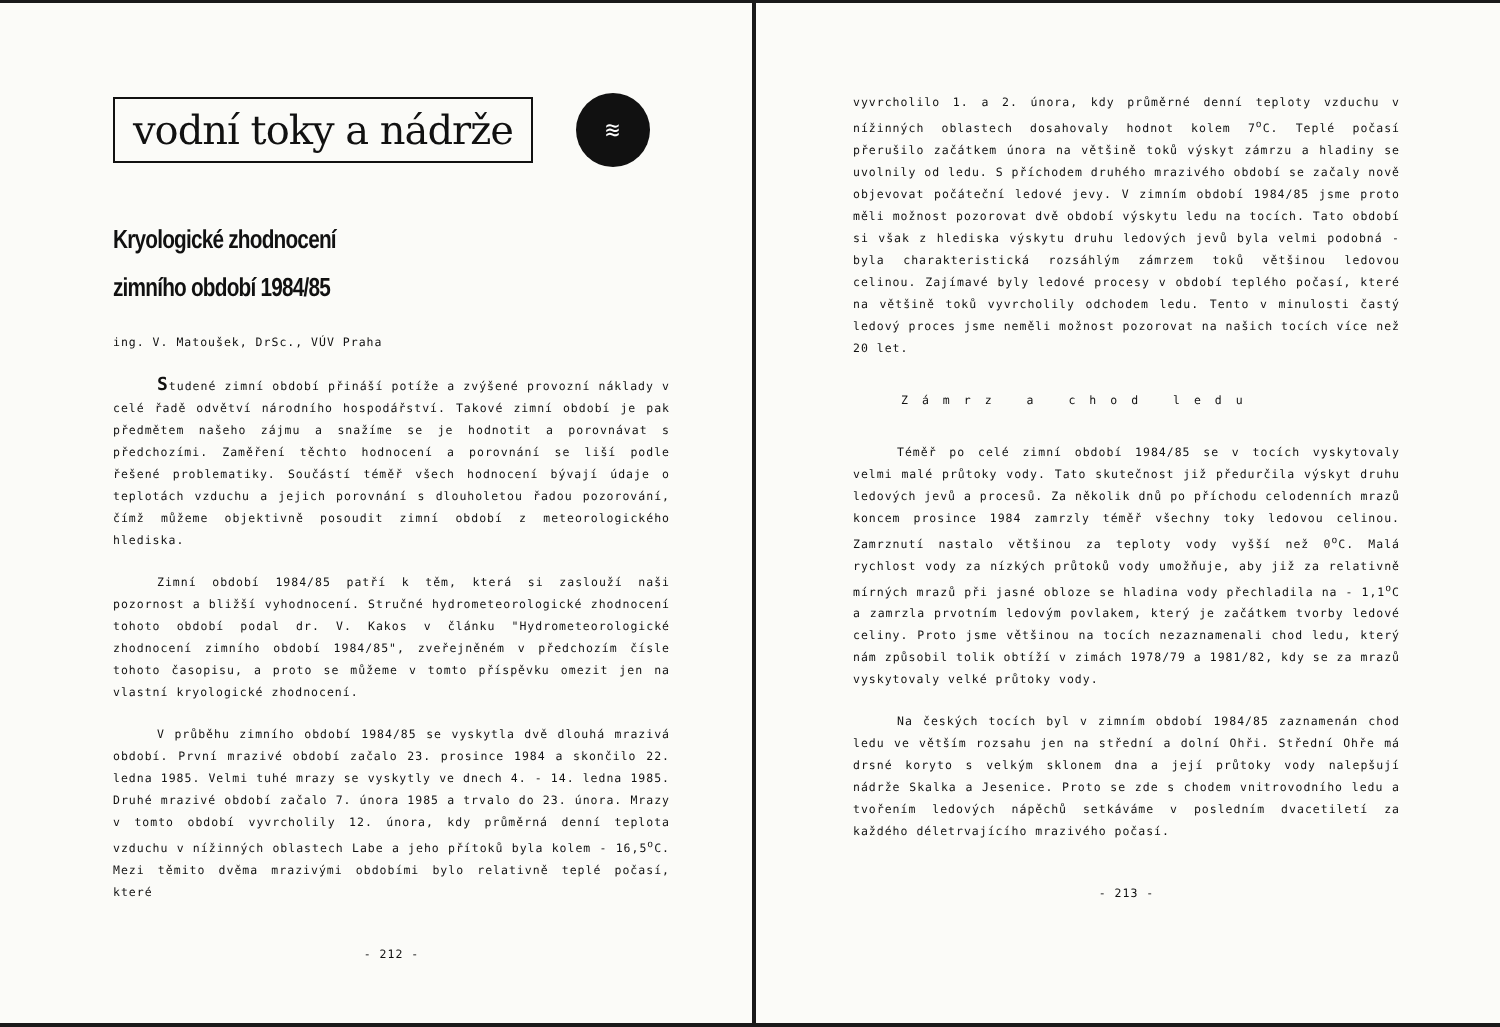vodní toky a nádrže
≋
Kryologické zhodnocení
zimního období 1984/85
ing. V. Matoušek, DrSc., VÚV Praha
Studené zimní období přináší potíže a zvýšené provozní náklady v celé řadě odvětví národního hospodářství. Takové zimní období je pak předmětem našeho zájmu a snažíme se je hodnotit a porovnávat s předchozími. Zaměření těchto hodnocení a porovnání se liší podle řešené problematiky. Součástí téměř všech hodnocení bývají údaje o teplotách vzduchu a jejich porovnání s dlouholetou řadou pozorování, čímž můžeme objektivně posoudit zimní období z meteorologického hlediska.
Zimní období 1984/85 patří k těm, která si zaslouží naši pozornost a bližší vyhodnocení. Stručné hydrometeorologické zhodnocení tohoto období podal dr. V. Kakos v článku "Hydrometeorologické zhodnocení zimního období 1984/85", zveřejněném v předchozím čísle tohoto časopisu, a proto se můžeme v tomto příspěvku omezit jen na vlastní kryologické zhodnocení.
V průběhu zimního období 1984/85 se vyskytla dvě dlouhá mrazivá období. První mrazivé období začalo 23. prosince 1984 a skončilo 22. ledna 1985. Velmi tuhé mrazy se vyskytly ve dnech 4. - 14. ledna 1985. Druhé mrazivé období začalo 7. února 1985 a trvalo do 23. února. Mrazy v tomto období vyvrcholily 12. února, kdy průměrná denní teplota vzduchu v nížinných oblastech Labe a jeho přítoků byla kolem - 16,5<sup>o</sup>C. Mezi těmito dvěma mrazivými obdobími bylo relativně teplé počasí, které
- 212 -
vyvrcholilo 1. a 2. února, kdy průměrné denní teploty vzduchu v nížinných oblastech dosahovaly hodnot kolem 7<sup>o</sup>C. Teplé počasí přerušilo začátkem února na většině toků výskyt zámrzu a hladiny se uvolnily od ledu. S příchodem druhého mrazivého období se začaly nově objevovat počáteční ledové jevy. V zimním období 1984/85 jsme proto měli možnost pozorovat dvě období výskytu ledu na tocích. Tato období si však z hlediska výskytu druhu ledových jevů byla velmi podobná - byla charakteristická rozsáhlým zámrzem toků většinou ledovou celinou. Zajímavé byly ledové procesy v období teplého počasí, které na většině toků vyvrcholily odchodem ledu. Tento v minulosti častý ledový proces jsme neměli možnost pozorovat na našich tocích více než 20 let.
Zámrz a chod ledu
Téměř po celé zimní období 1984/85 se v tocích vyskytovaly velmi malé průtoky vody. Tato skutečnost již předurčila výskyt druhu ledových jevů a procesů. Za několik dnů po příchodu celodenních mrazů koncem prosince 1984 zamrzly téměř všechny toky ledovou celinou. Zamrznutí nastalo většinou za teploty vody vyšší než 0<sup>o</sup>C. Malá rychlost vody za nízkých průtoků vody umožňuje, aby již za relativně mírných mrazů při jasné obloze se hladina vody přechladila na - 1,1<sup>o</sup>C a zamrzla prvotním ledovým povlakem, který je začátkem tvorby ledové celiny. Proto jsme většinou na tocích nezaznamenali chod ledu, který nám způsobil tolik obtíží v zimách 1978/79 a 1981/82, kdy se za mrazů vyskytovaly velké průtoky vody.
Na českých tocích byl v zimním období 1984/85 zaznamenán chod ledu ve větším rozsahu jen na střední a dolní Ohři. Střední Ohře má drsné koryto s velkým sklonem dna a její průtoky vody nalepšují nádrže Skalka a Jesenice. Proto se zde s chodem vnitrovodního ledu a tvořením ledových nápěchů setkáváme v posledním dvacetiletí za každého déletrvajícího mrazivého počasí.
- 213 -